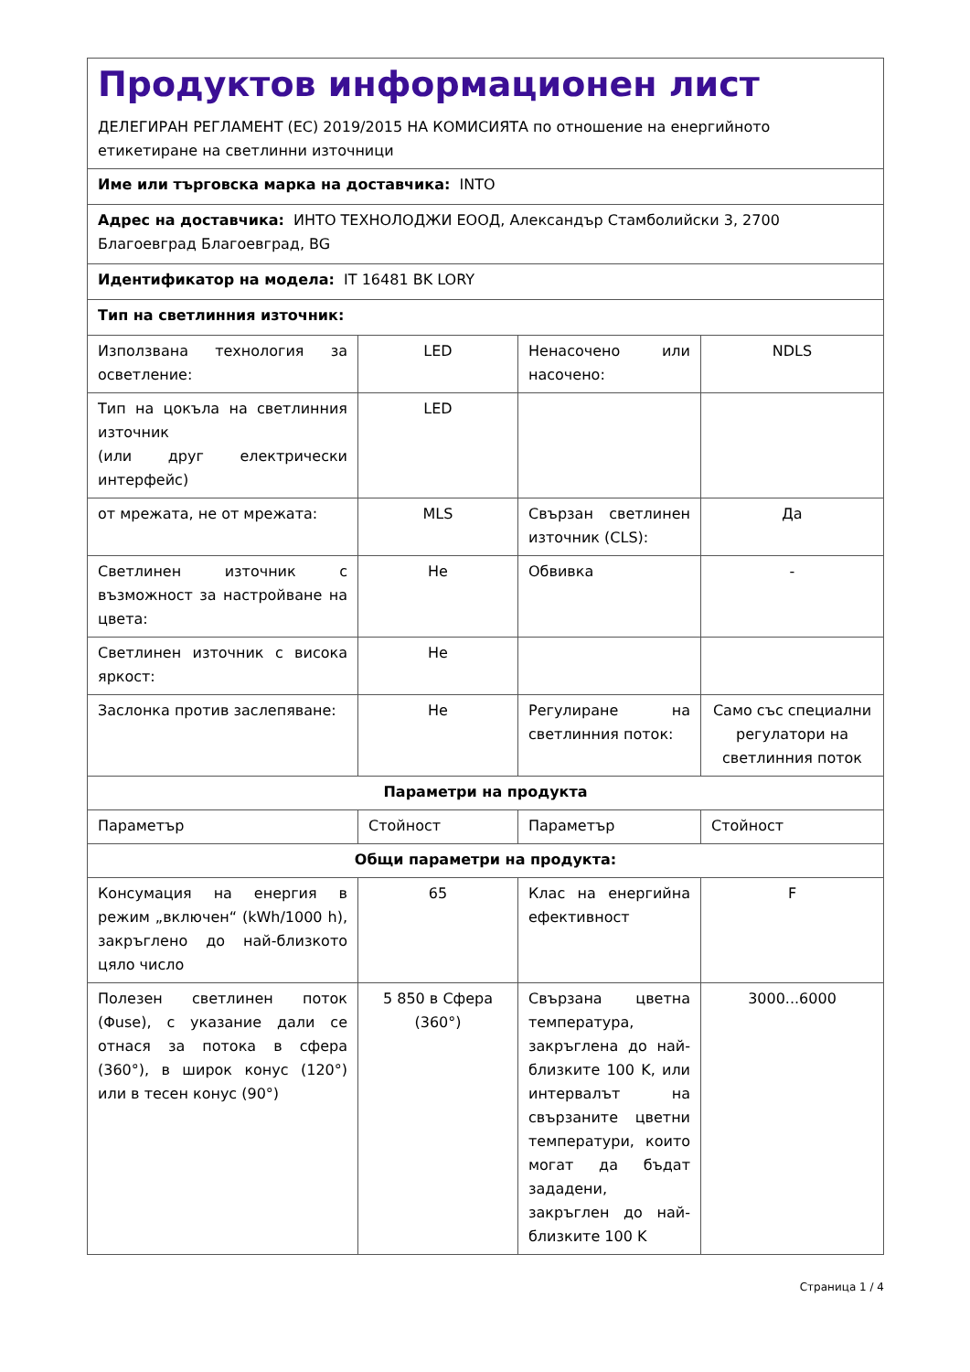| Продуктов информационен лист ДЕЛЕГИРАН РЕГЛАМЕНТ (ЕС) 2019/2015 НА КОМИСИЯТА по отношение на енергийното етикетиране на светлинни източници | | | |
| Име или търговска марка на доставчика: INTO | | | |
| Адрес на доставчика: ИНТО ТЕХНОЛОДЖИ ЕООД, Александър Стамболийски 3, 2700 Благоевград Благоевград, BG | | | |
| Идентификатор на модела: IT 16481 BK LORY | | | |
| Тип на светлинния източник: | | | |
| Използвана технология за осветление: | LED | Ненасочено или насочено: | NDLS |
| Тип на цокъла на светлинния източник (или друг електрически интерфейс) | LED | | |
| от мрежата, не от мрежата: | MLS | Свързан светлинен източник (CLS): | Да |
| Светлинен източник с възможност за настройване на цвета: | Не | Обвивка | - |
| Светлинен източник с висока яркост: | Не | | |
| Заслонка против заслепяване: | Не | Регулиране на светлинния поток: | Само със специални регулатори на светлинния поток |
| Параметри на продукта | | | |
| Параметър | Стойност | Параметър | Стойност |
| Общи параметри на продукта: | | | |
| Консумация на енергия в режим „включен“ (kWh/1000 h), закръглено до най-близкото цяло число | 65 | Клас на енергийна ефективност | F |
| Полезен светлинен поток (Φuse), с указание дали се отнася за потока в сфера (360°), в широк конус (120°) или в тесен конус (90°) | 5 850 в Сфера (360°) | Свързана цветна температура, закръглена до най-близките 100 K, или интервалът на свързаните цветни температури, които могат да бъдат зададени, закръглен до най-близките 100 K | 3000...6000 |
Страница 1 / 4